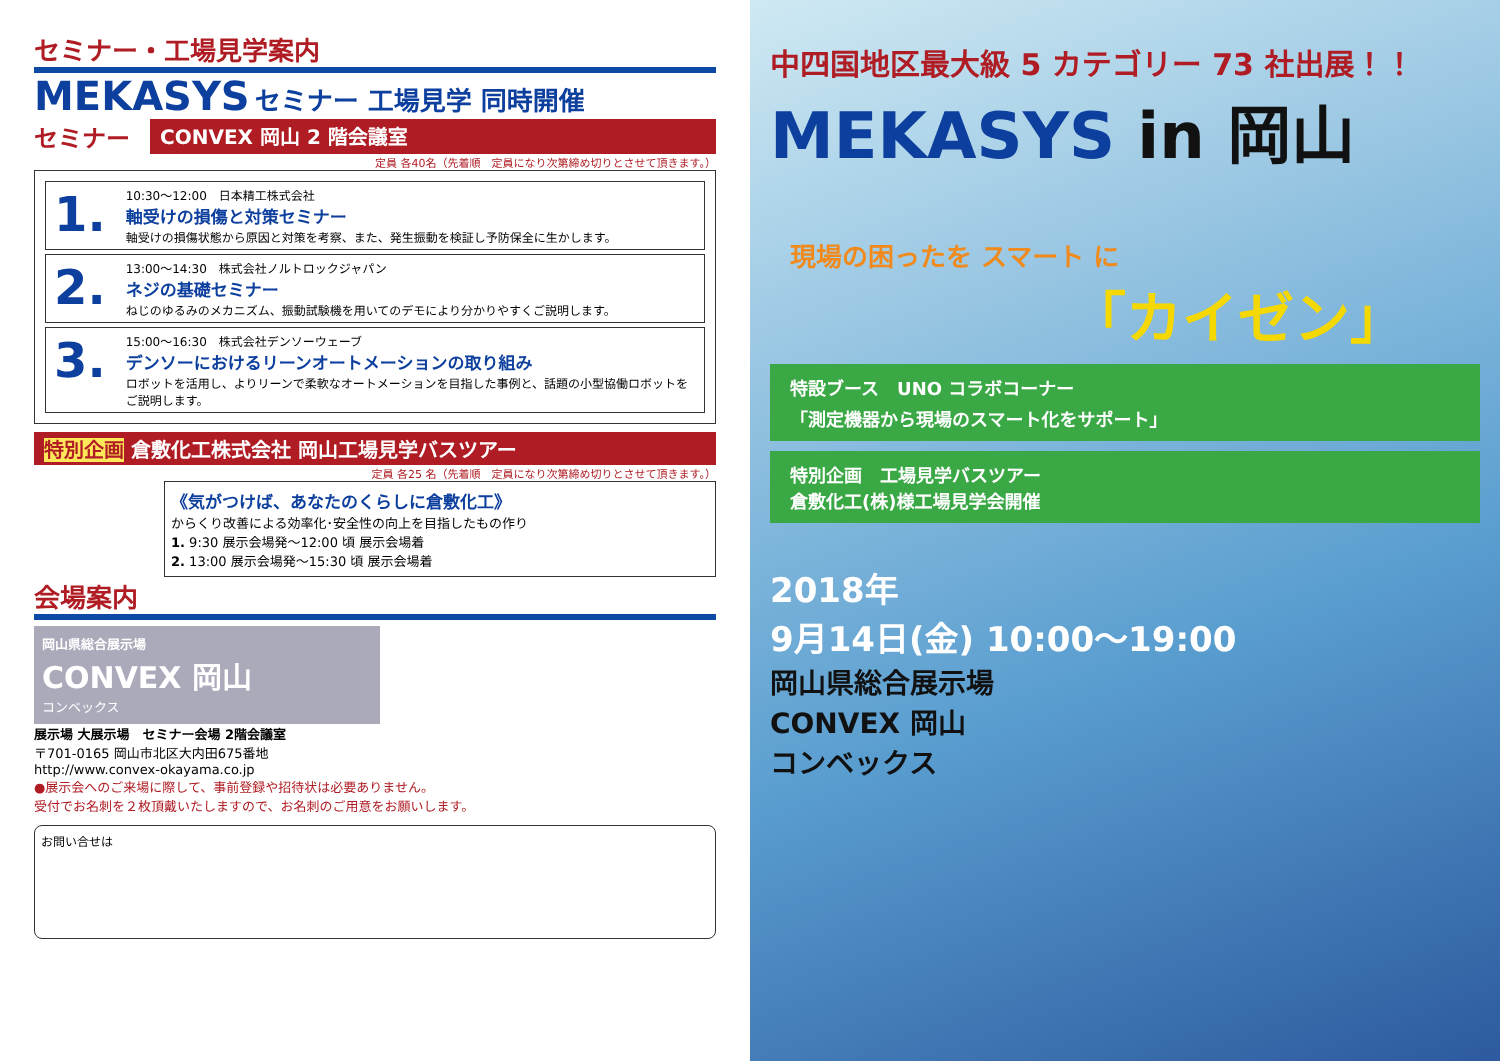セミナー・工場見学案内
MEKASYS セミナー 工場見学 同時開催
セミナー
CONVEX 岡山 2 階会議室
定員 各40名（先着順　定員になり次第締め切りとさせて頂きます。）
1.
10:30～12:00　日本精工株式会社
軸受けの損傷と対策セミナー
軸受けの損傷状態から原因と対策を考察、また、発生振動を検証し予防保全に生かします。
2.
13:00～14:30　株式会社ノルトロックジャパン
ネジの基礎セミナー
ねじのゆるみのメカニズム、振動試験機を用いてのデモにより分かりやすくご説明します。
3.
15:00～16:30　株式会社デンソーウェーブ
デンソーにおけるリーンオートメーションの取り組み
ロボットを活用し、よりリーンで柔軟なオートメーションを目指した事例と、話題の小型協働ロボットをご説明します。
特別企画 倉敷化工株式会社 岡山工場見学バスツアー
定員 各25 名（先着順　定員になり次第締め切りとさせて頂きます。）
《気がつけば、あなたのくらしに倉敷化工》
からくり改善による効率化･安全性の向上を目指したもの作り
1. 9:30 展示会場発～12:00 頃 展示会場着
2. 13:00 展示会場発～15:30 頃 展示会場着
会場案内
岡山県総合展示場
CONVEX 岡山
コンベックス
展示場 大展示場　セミナー会場 2階会議室
〒701-0165 岡山市北区大内田675番地
http://www.convex-okayama.co.jp
●展示会へのご来場に際して、事前登録や招待状は必要ありません。
受付でお名刺を２枚頂戴いたしますので、お名刺のご用意をお願いします。
お問い合せは
中四国地区最大級 5 カテゴリー 73 社出展！！
MEKASYS in 岡山
現場の困ったを スマート に
「カイゼン」
特設ブース　UNO コラボコーナー
「測定機器から現場のスマート化をサポート」
特別企画　工場見学バスツアー
倉敷化工(株)様工場見学会開催
2018年
9月14日(金) 10:00～19:00
岡山県総合展示場
CONVEX 岡山
コンベックス